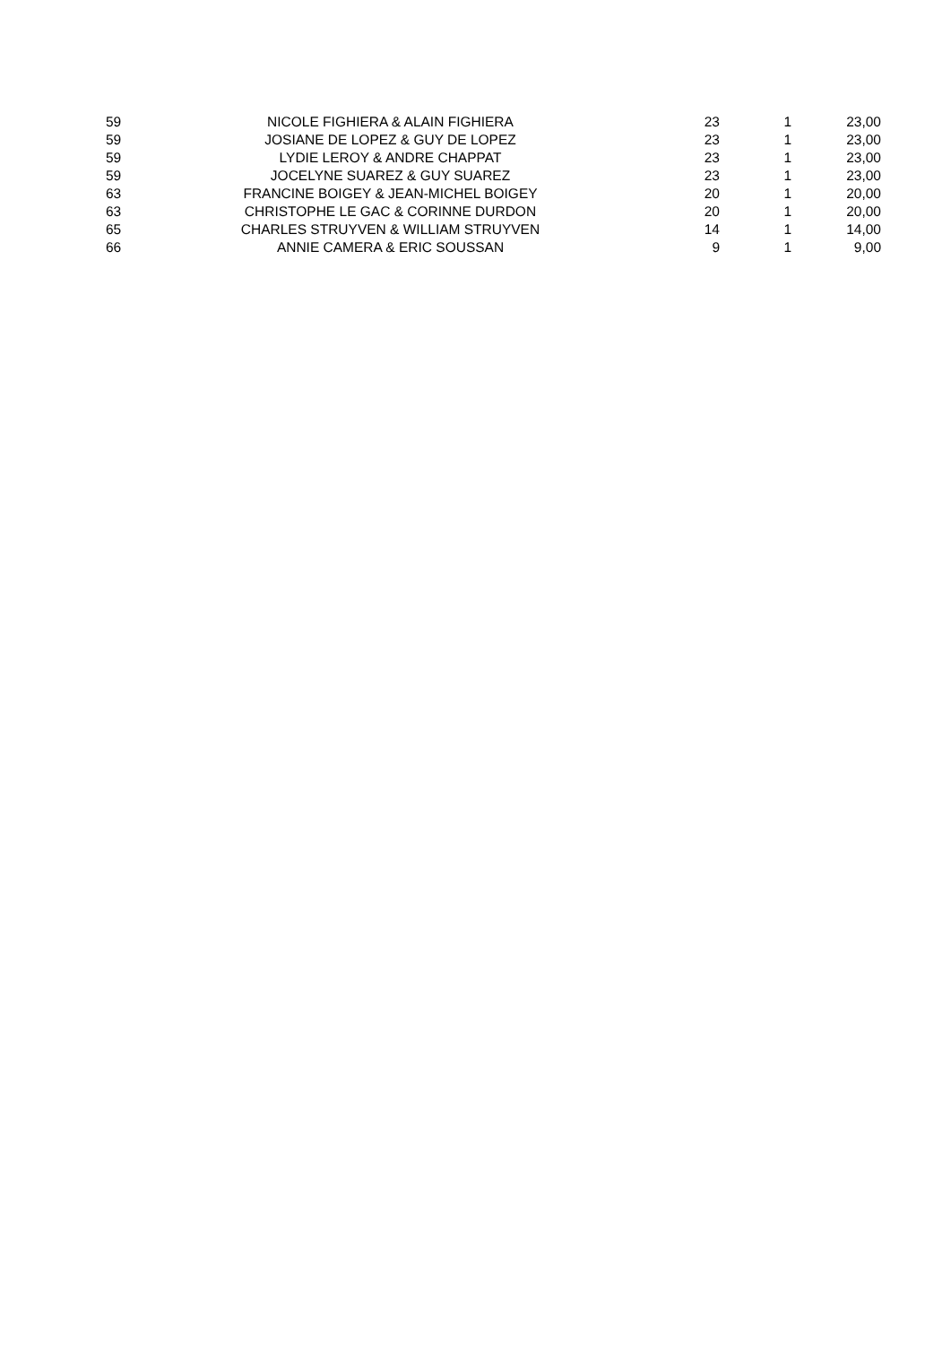| 59 | NICOLE FIGHIERA & ALAIN FIGHIERA | 23 | 1 | 23,00 |
| 59 | JOSIANE DE LOPEZ & GUY DE LOPEZ | 23 | 1 | 23,00 |
| 59 | LYDIE LEROY & ANDRE CHAPPAT | 23 | 1 | 23,00 |
| 59 | JOCELYNE SUAREZ & GUY SUAREZ | 23 | 1 | 23,00 |
| 63 | FRANCINE BOIGEY & JEAN-MICHEL BOIGEY | 20 | 1 | 20,00 |
| 63 | CHRISTOPHE LE GAC & CORINNE DURDON | 20 | 1 | 20,00 |
| 65 | CHARLES STRUYVEN & WILLIAM STRUYVEN | 14 | 1 | 14,00 |
| 66 | ANNIE CAMERA & ERIC SOUSSAN | 9 | 1 | 9,00 |